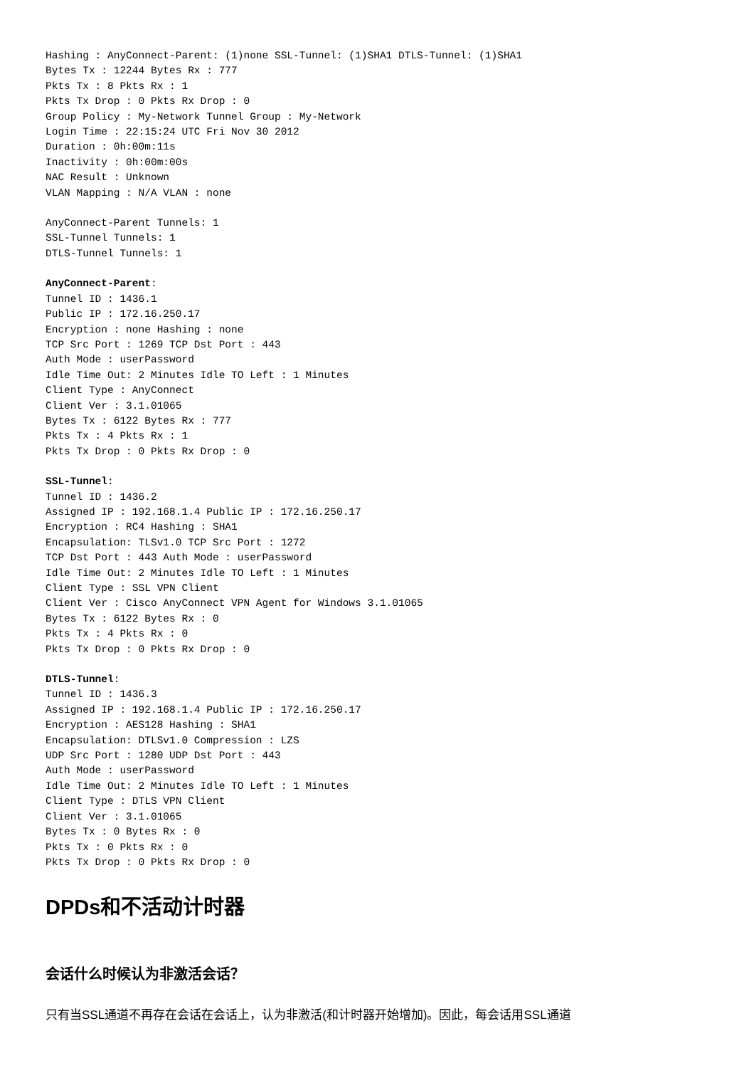Hashing : AnyConnect-Parent: (1)none SSL-Tunnel: (1)SHA1 DTLS-Tunnel: (1)SHA1
Bytes Tx : 12244 Bytes Rx : 777
Pkts Tx : 8 Pkts Rx : 1
Pkts Tx Drop : 0 Pkts Rx Drop : 0
Group Policy : My-Network Tunnel Group : My-Network
Login Time : 22:15:24 UTC Fri Nov 30 2012
Duration : 0h:00m:11s
Inactivity : 0h:00m:00s
NAC Result : Unknown
VLAN Mapping : N/A VLAN : none
AnyConnect-Parent Tunnels: 1
SSL-Tunnel Tunnels: 1
DTLS-Tunnel Tunnels: 1
AnyConnect-Parent:
Tunnel ID : 1436.1
Public IP : 172.16.250.17
Encryption : none Hashing : none
TCP Src Port : 1269 TCP Dst Port : 443
Auth Mode : userPassword
Idle Time Out: 2 Minutes Idle TO Left : 1 Minutes
Client Type : AnyConnect
Client Ver : 3.1.01065
Bytes Tx : 6122 Bytes Rx : 777
Pkts Tx : 4 Pkts Rx : 1
Pkts Tx Drop : 0 Pkts Rx Drop : 0
SSL-Tunnel:
Tunnel ID : 1436.2
Assigned IP : 192.168.1.4 Public IP : 172.16.250.17
Encryption : RC4 Hashing : SHA1
Encapsulation: TLSv1.0 TCP Src Port : 1272
TCP Dst Port : 443 Auth Mode : userPassword
Idle Time Out: 2 Minutes Idle TO Left : 1 Minutes
Client Type : SSL VPN Client
Client Ver : Cisco AnyConnect VPN Agent for Windows 3.1.01065
Bytes Tx : 6122 Bytes Rx : 0
Pkts Tx : 4 Pkts Rx : 0
Pkts Tx Drop : 0 Pkts Rx Drop : 0
DTLS-Tunnel:
Tunnel ID : 1436.3
Assigned IP : 192.168.1.4 Public IP : 172.16.250.17
Encryption : AES128 Hashing : SHA1
Encapsulation: DTLSv1.0 Compression : LZS
UDP Src Port : 1280 UDP Dst Port : 443
Auth Mode : userPassword
Idle Time Out: 2 Minutes Idle TO Left : 1 Minutes
Client Type : DTLS VPN Client
Client Ver : 3.1.01065
Bytes Tx : 0 Bytes Rx : 0
Pkts Tx : 0 Pkts Rx : 0
Pkts Tx Drop : 0 Pkts Rx Drop : 0
DPDs和不活动计时器
会话什么时候认为非激活会话？
只有当SSL通道不再存在会话在会话上，认为非激活(和计时器开始增加)。因此，每会话用SSL通道